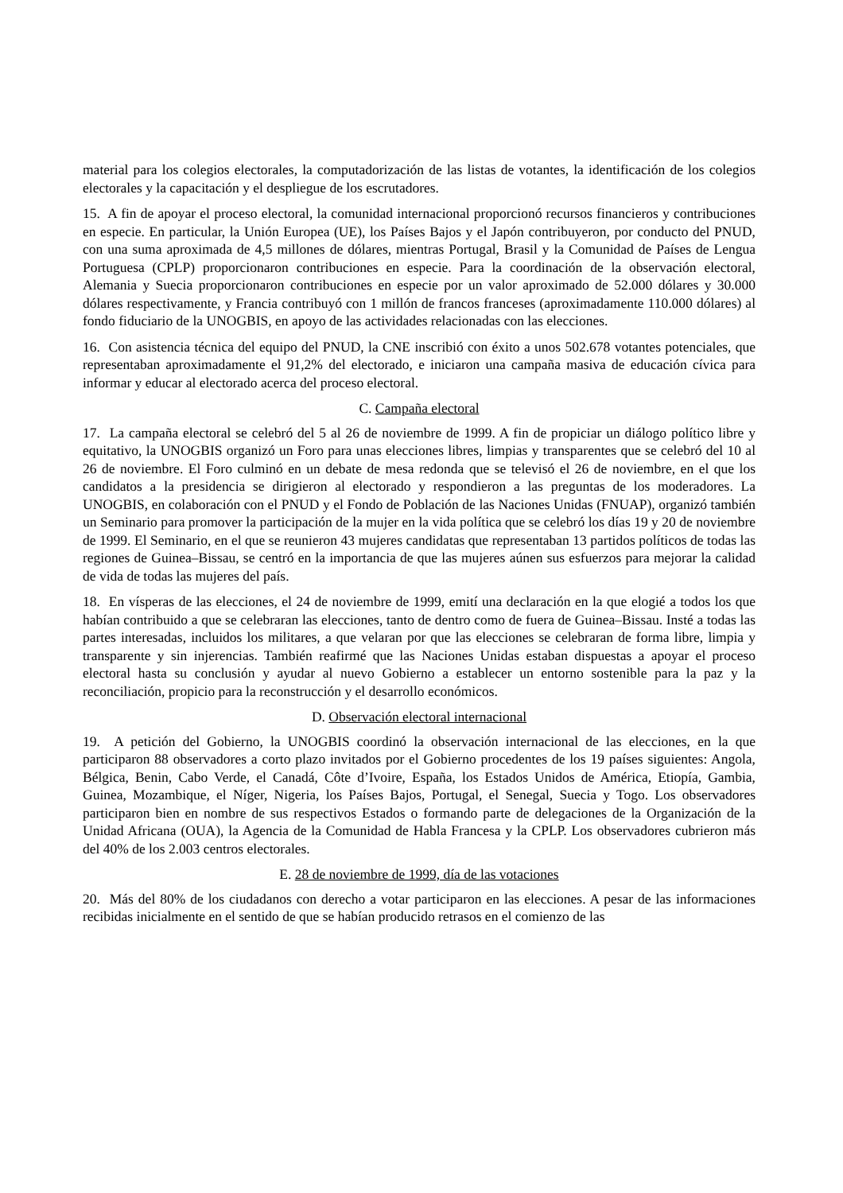material para los colegios electorales, la computadorización de las listas de votantes, la identificación de los colegios electorales y la capacitación y el despliegue de los escrutadores.
15. A fin de apoyar el proceso electoral, la comunidad internacional proporcionó recursos financieros y contribuciones en especie. En particular, la Unión Europea (UE), los Países Bajos y el Japón contribuyeron, por conducto del PNUD, con una suma aproximada de 4,5 millones de dólares, mientras Portugal, Brasil y la Comunidad de Países de Lengua Portuguesa (CPLP) proporcionaron contribuciones en especie. Para la coordinación de la observación electoral, Alemania y Suecia proporcionaron contribuciones en especie por un valor aproximado de 52.000 dólares y 30.000 dólares respectivamente, y Francia contribuyó con 1 millón de francos franceses (aproximadamente 110.000 dólares) al fondo fiduciario de la UNOGBIS, en apoyo de las actividades relacionadas con las elecciones.
16. Con asistencia técnica del equipo del PNUD, la CNE inscribió con éxito a unos 502.678 votantes potenciales, que representaban aproximadamente el 91,2% del electorado, e iniciaron una campaña masiva de educación cívica para informar y educar al electorado acerca del proceso electoral.
C. Campaña electoral
17. La campaña electoral se celebró del 5 al 26 de noviembre de 1999. A fin de propiciar un diálogo político libre y equitativo, la UNOGBIS organizó un Foro para unas elecciones libres, limpias y transparentes que se celebró del 10 al 26 de noviembre. El Foro culminó en un debate de mesa redonda que se televisó el 26 de noviembre, en el que los candidatos a la presidencia se dirigieron al electorado y respondieron a las preguntas de los moderadores. La UNOGBIS, en colaboración con el PNUD y el Fondo de Población de las Naciones Unidas (FNUAP), organizó también un Seminario para promover la participación de la mujer en la vida política que se celebró los días 19 y 20 de noviembre de 1999. El Seminario, en el que se reunieron 43 mujeres candidatas que representaban 13 partidos políticos de todas las regiones de Guinea–Bissau, se centró en la importancia de que las mujeres aúnen sus esfuerzos para mejorar la calidad de vida de todas las mujeres del país.
18. En vísperas de las elecciones, el 24 de noviembre de 1999, emití una declaración en la que elogié a todos los que habían contribuido a que se celebraran las elecciones, tanto de dentro como de fuera de Guinea–Bissau. Insté a todas las partes interesadas, incluidos los militares, a que velaran por que las elecciones se celebraran de forma libre, limpia y transparente y sin injerencias. También reafirmé que las Naciones Unidas estaban dispuestas a apoyar el proceso electoral hasta su conclusión y ayudar al nuevo Gobierno a establecer un entorno sostenible para la paz y la reconciliación, propicio para la reconstrucción y el desarrollo económicos.
D. Observación electoral internacional
19. A petición del Gobierno, la UNOGBIS coordinó la observación internacional de las elecciones, en la que participaron 88 observadores a corto plazo invitados por el Gobierno procedentes de los 19 países siguientes: Angola, Bélgica, Benin, Cabo Verde, el Canadá, Côte d’Ivoire, España, los Estados Unidos de América, Etiopía, Gambia, Guinea, Mozambique, el Níger, Nigeria, los Países Bajos, Portugal, el Senegal, Suecia y Togo. Los observadores participaron bien en nombre de sus respectivos Estados o formando parte de delegaciones de la Organización de la Unidad Africana (OUA), la Agencia de la Comunidad de Habla Francesa y la CPLP. Los observadores cubrieron más del 40% de los 2.003 centros electorales.
E. 28 de noviembre de 1999, día de las votaciones
20. Más del 80% de los ciudadanos con derecho a votar participaron en las elecciones. A pesar de las informaciones recibidas inicialmente en el sentido de que se habían producido retrasos en el comienzo de las